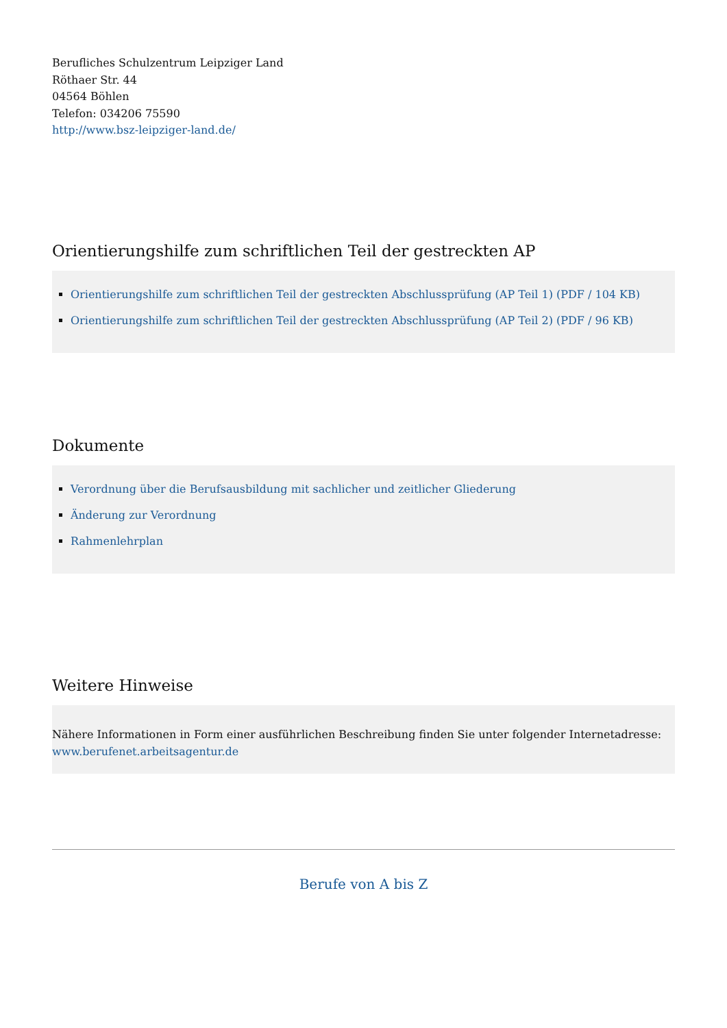Berufliches Schulzentrum Leipziger Land
Röthaer Str. 44
04564 Böhlen
Telefon: 034206 75590
http://www.bsz-leipziger-land.de/
Orientierungshilfe zum schriftlichen Teil der gestreckten AP
Orientierungshilfe zum schriftlichen Teil der gestreckten Abschlussprüfung (AP Teil 1) (PDF / 104 KB)
Orientierungshilfe zum schriftlichen Teil der gestreckten Abschlussprüfung (AP Teil 2) (PDF / 96 KB)
Dokumente
Verordnung über die Berufsausbildung mit sachlicher und zeitlicher Gliederung
Änderung zur Verordnung
Rahmenlehrplan
Weitere Hinweise
Nähere Informationen in Form einer ausführlichen Beschreibung finden Sie unter folgender Internetadresse:
www.berufenet.arbeitsagentur.de
Berufe von A bis Z